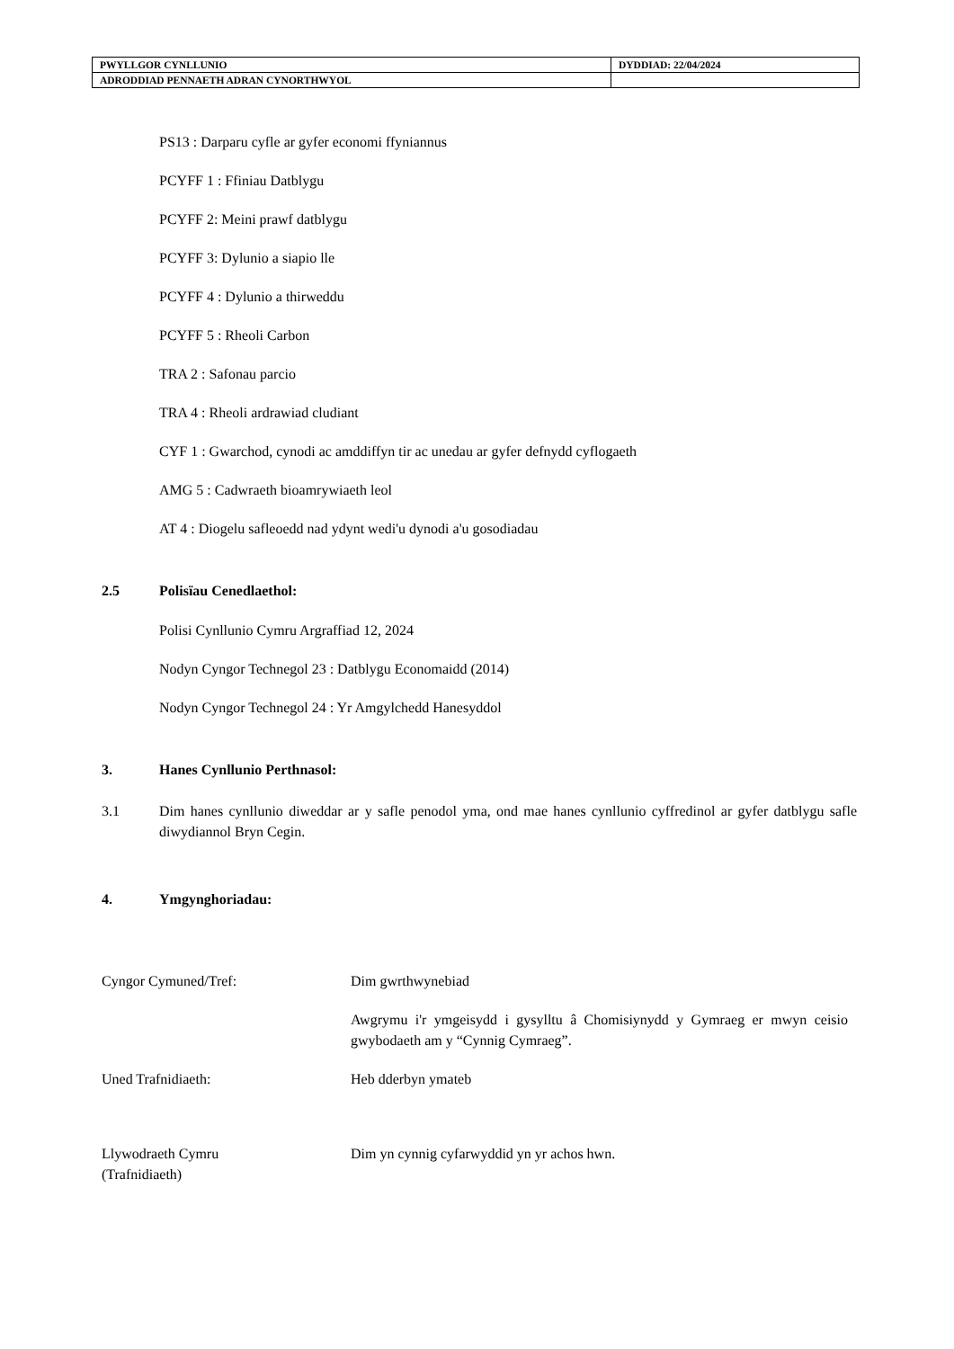| PWYLLGOR CYNLLUNIO | DYDDIAD: 22/04/2024 |
| ADRODDIAD PENNAETH ADRAN CYNORTHWYOL | |
PS13 : Darparu cyfle ar gyfer economi ffyniannus
PCYFF 1 : Ffiniau Datblygu
PCYFF 2: Meini prawf datblygu
PCYFF 3: Dylunio a siapio lle
PCYFF 4 : Dylunio a thirweddu
PCYFF 5 : Rheoli Carbon
TRA 2 : Safonau parcio
TRA 4 : Rheoli ardrawiad cludiant
CYF 1 : Gwarchod, cynodi ac amddiffyn tir ac unedau ar gyfer defnydd cyflogaeth
AMG 5 : Cadwraeth bioamrywiaeth leol
AT 4 : Diogelu safleoedd nad ydynt wedi'u dynodi a'u gosodiadau
2.5 Polisïau Cenedlaethol:
Polisi Cynllunio Cymru Argraffiad 12, 2024
Nodyn Cyngor Technegol 23 : Datblygu Economaidd (2014)
Nodyn Cyngor Technegol 24 : Yr Amgylchedd Hanesyddol
3. Hanes Cynllunio Perthnasol:
3.1 Dim hanes cynllunio diweddar ar y safle penodol yma, ond mae hanes cynllunio cyffredinol ar gyfer datblygu safle diwydiannol Bryn Cegin.
4. Ymgynghoriadau:
Cyngor Cymuned/Tref: Dim gwrthwynebiad
Awgrymu i'r ymgeisydd i gysylltu â Chomisiynydd y Gymraeg er mwyn ceisio gwybodaeth am y “Cynnig Cymraeg”.
Uned Trafnidiaeth: Heb dderbyn ymateb
Llywodraeth Cymru
(Trafnidiaeth)
Dim yn cynnig cyfarwyddid yn yr achos hwn.